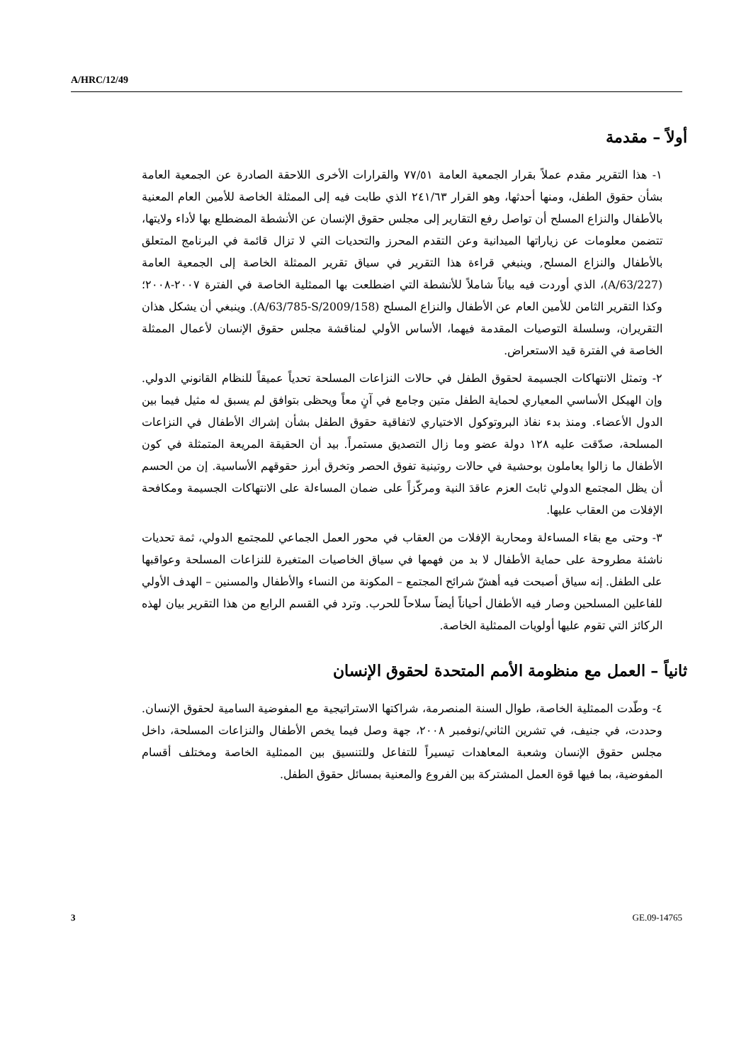A/HRC/12/49
أولاً – مقدمة
١- هذا التقرير مقدم عملاً بقرار الجمعية العامة ٧٧/٥١ والقرارات الأخرى اللاحقة الصادرة عن الجمعية العامة بشأن حقوق الطفل، ومنها أحدثها، وهو القرار ٢٤١/٦٣ الذي طابت فيه إلى الممثلة الخاصة للأمين العام المعنية بالأطفال والنزاع المسلح أن تواصل رفع التقارير إلى مجلس حقوق الإنسان عن الأنشطة المضطلع بها لأداء ولايتها، تتضمن معلومات عن زياراتها الميدانية وعن التقدم المحرز والتحديات التي لا تزال قائمة في البرنامج المتعلق بالأطفال والنزاع المسلح, وينبغي قراءة هذا التقرير في سياق تقرير الممثلة الخاصة إلى الجمعية العامة (A/63/227)، الذي أوردت فيه بياناً شاملاً للأنشطة التي اضطلعت بها الممثلية الخاصة في الفترة ٢٠٠٧-٢٠٠٨؛ وكذا التقرير الثامن للأمين العام عن الأطفال والنزاع المسلح (A/63/785-S/2009/158). وينبغي أن يشكل هذان التقريران، وسلسلة التوصيات المقدمة فيهما، الأساس الأولي لمناقشة مجلس حقوق الإنسان لأعمال الممثلة الخاصة في الفترة قيد الاستعراض.
٢- وتمثل الانتهاكات الجسيمة لحقوق الطفل في حالات النزاعات المسلحة تحدياً عميقاً للنظام القانوني الدولي. وإن الهيكل الأساسي المعياري لحماية الطفل متين وجامع في آنٍ معاً ويحظى بتوافق لم يسبق له مثيل فيما بين الدول الأعضاء. ومنذ بدء نفاذ البروتوكول الاختياري لاتفاقية حقوق الطفل بشأن إشراك الأطفال في النزاعات المسلحة، صدّقت عليه ١٢٨ دولة عضو وما زال التصديق مستمراً. بيد أن الحقيقة المريعة المتمثلة في كون الأطفال ما زالوا يعاملون بوحشية في حالات روتينية تفوق الحصر وتخرق أبرز حقوقهم الأساسية. إن من الحسم أن يظل المجتمع الدولي ثابتَ العزم عاقدَ النية ومركّزاً على ضمان المساءلة على الانتهاكات الجسيمة ومكافحة الإفلات من العقاب عليها.
٣- وحتى مع بقاء المساءلة ومحاربة الإفلات من العقاب في محور العمل الجماعي للمجتمع الدولي، ثمة تحديات ناشئة مطروحة على حماية الأطفال لا بد من فهمها في سياق الخاصيات المتغيرة للنزاعات المسلحة وعواقبها على الطفل. إنه سياق أصبحت فيه أهشّ شرائح المجتمع – المكونة من النساء والأطفال والمسنين – الهدف الأولي للفاعلين المسلحين وصار فيه الأطفال أحياناً أيضاً سلاحاً للحرب. وترد في القسم الرابع من هذا التقرير بيان لهذه الركائز التي تقوم عليها أولويات الممثلية الخاصة.
ثانياً – العمل مع منظومة الأمم المتحدة لحقوق الإنسان
٤- وطّدت الممثلية الخاصة، طوال السنة المنصرمة، شراكتها الاستراتيجية مع المفوضية السامية لحقوق الإنسان. وحددت، في جنيف، في تشرين الثاني/نوفمبر ٢٠٠٨، جهة وصل فيما يخص الأطفال والنزاعات المسلحة، داخل مجلس حقوق الإنسان وشعبة المعاهدات تيسيراً للتفاعل وللتنسيق بين الممثلية الخاصة ومختلف أقسام المفوضية، بما فيها قوة العمل المشتركة بين الفروع والمعنية بمسائل حقوق الطفل.
3 GE.09-14765